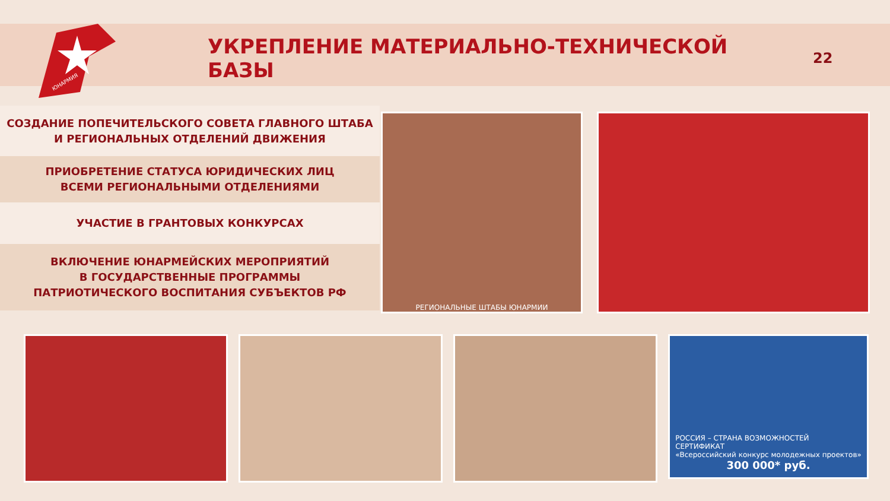ЮНАРМИЯ
УКРЕПЛЕНИЕ МАТЕРИАЛЬНО-ТЕХНИЧЕСКОЙ БАЗЫ
22
СОЗДАНИЕ ПОПЕЧИТЕЛЬСКОГО СОВЕТА ГЛАВНОГО ШТАБА
И РЕГИОНАЛЬНЫХ ОТДЕЛЕНИЙ ДВИЖЕНИЯ
ПРИОБРЕТЕНИЕ СТАТУСА ЮРИДИЧЕСКИХ ЛИЦ
ВСЕМИ РЕГИОНАЛЬНЫМИ ОТДЕЛЕНИЯМИ
УЧАСТИЕ В ГРАНТОВЫХ КОНКУРСАХ
ВКЛЮЧЕНИЕ ЮНАРМЕЙСКИХ МЕРОПРИЯТИЙ
В ГОСУДАРСТВЕННЫЕ ПРОГРАММЫ
ПАТРИОТИЧЕСКОГО ВОСПИТАНИЯ СУБЪЕКТОВ РФ
РЕГИОНАЛЬНЫЕ ШТАБЫ ЮНАРМИИ
РОССИЯ – СТРАНА ВОЗМОЖНОСТЕЙ
СЕРТИФИКАТ
«Всероссийский конкурс молодежных проектов»
300 000* руб.